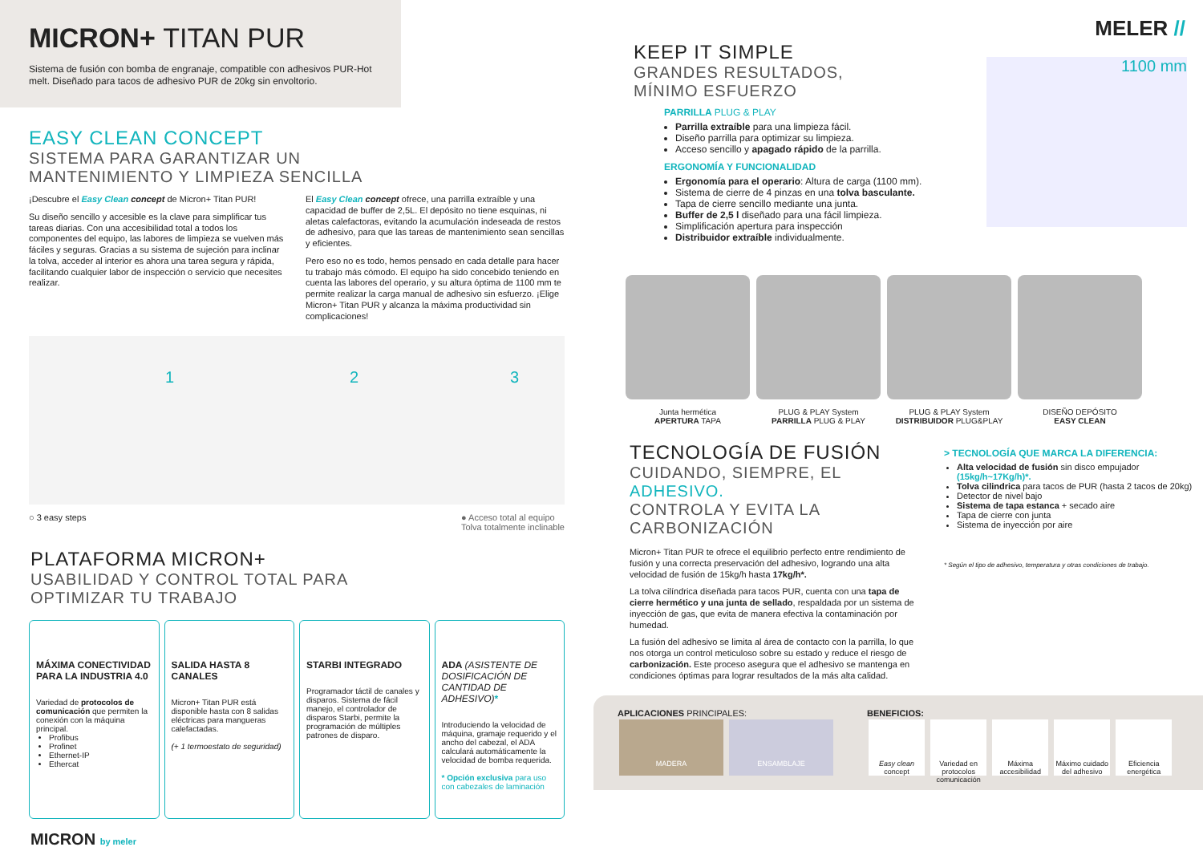MICRON+ TITAN PUR
Sistema de fusión con bomba de engranaje, compatible con adhesivos PUR-Hot melt. Diseñado para tacos de adhesivo PUR de 20kg sin envoltorio.
EASY CLEAN CONCEPT
SISTEMA PARA GARANTIZAR UN
MANTENIMIENTO Y LIMPIEZA SENCILLA
¡Descubre el Easy Clean concept de Micron+ Titan PUR!
Su diseño sencillo y accesible es la clave para simplificar tus tareas diarias. Con una accesibilidad total a todos los componentes del equipo, las labores de limpieza se vuelven más fáciles y seguras. Gracias a su sistema de sujeción para inclinar la tolva, acceder al interior es ahora una tarea segura y rápida, facilitando cualquier labor de inspección o servicio que necesites realizar.
El Easy Clean concept ofrece, una parrilla extraíble y una capacidad de buffer de 2,5L. El depósito no tiene esquinas, ni aletas calefactoras, evitando la acumulación indeseada de restos de adhesivo, para que las tareas de mantenimiento sean sencillas y eficientes.
Pero eso no es todo, hemos pensado en cada detalle para hacer tu trabajo más cómodo. El equipo ha sido concebido teniendo en cuenta las labores del operario, y su altura óptima de 1100 mm te permite realizar la carga manual de adhesivo sin esfuerzo. ¡Elige Micron+ Titan PUR y alcanza la máxima productividad sin complicaciones!
1 2 3
○ 3 easy steps ● Acceso total al equipo
Tolva totalmente inclinable
PLATAFORMA MICRON+
USABILIDAD Y CONTROL TOTAL PARA
OPTIMIZAR TU TRABAJO
MÁXIMA CONECTIVIDAD PARA LA INDUSTRIA 4.0
Variedad de protocolos de comunicación que permiten la conexión con la máquina principal.
Profibus
Profinet
Ethernet-IP
Ethercat
SALIDA HASTA 8 CANALES
Micron+ Titan PUR está disponible hasta con 8 salidas eléctricas para mangueras calefactadas.
(+ 1 termoestato de seguridad)
STARBI INTEGRADO
Programador táctil de canales y disparos. Sistema de fácil manejo, el controlador de disparos Starbi, permite la programación de múltiples patrones de disparo.
ADA (ASISTENTE DE DOSIFICACIÓN DE CANTIDAD DE ADHESIVO)*
Introduciendo la velocidad de máquina, gramaje requerido y el ancho del cabezal, el ADA calculará automáticamente la velocidad de bomba requerida.
* Opción exclusiva para uso con cabezales de laminación
MICRON by meler
MELER //
KEEP IT SIMPLE
GRANDES RESULTADOS,
MÍNIMO ESFUERZO
PARRILLA PLUG & PLAY
Parrilla extraíble para una limpieza fácil.
Diseño parrilla para optimizar su limpieza.
Acceso sencillo y apagado rápido de la parrilla.
ERGONOMÍA Y FUNCIONALIDAD
Ergonomía para el operario: Altura de carga (1100 mm).
Sistema de cierre de 4 pinzas en una tolva basculante.
Tapa de cierre sencillo mediante una junta.
Buffer de 2,5 l diseñado para una fácil limpieza.
Simplificación apertura para inspección
Distribuidor extraíble individualmente.
1100 mm
Junta hermética
APERTURA TAPA
PLUG & PLAY System
PARRILLA PLUG & PLAY
PLUG & PLAY System
DISTRIBUIDOR PLUG&PLAY
DISEÑO DEPÓSITO
EASY CLEAN
TECNOLOGÍA DE FUSIÓN
CUIDANDO, SIEMPRE, EL ADHESIVO.
CONTROLA Y EVITA LA CARBONIZACIÓN
Micron+ Titan PUR te ofrece el equilibrio perfecto entre rendimiento de fusión y una correcta preservación del adhesivo, logrando una alta velocidad de fusión de 15kg/h hasta 17kg/h*.
La tolva cilíndrica diseñada para tacos PUR, cuenta con una tapa de cierre hermético y una junta de sellado, respaldada por un sistema de inyección de gas, que evita de manera efectiva la contaminación por humedad.
La fusión del adhesivo se limita al área de contacto con la parrilla, lo que nos otorga un control meticuloso sobre su estado y reduce el riesgo de carbonización. Este proceso asegura que el adhesivo se mantenga en condiciones óptimas para lograr resultados de la más alta calidad.
> TECNOLOGÍA QUE MARCA LA DIFERENCIA:
Alta velocidad de fusión sin disco empujador (15kg/h~17Kg/h)*.
Tolva cilindrica para tacos de PUR (hasta 2 tacos de 20kg)
Detector de nivel bajo
Sistema de tapa estanca + secado aire
Tapa de cierre con junta
Sistema de inyección por aire
* Según el tipo de adhesivo, temperatura y otras condiciones de trabajo.
APLICACIONES PRINCIPALES:
MADERA ENSAMBLAJE
BENEFICIOS:
Easy clean concept Variedad en protocolos comunicación Máxima accesibilidad Máximo cuidado del adhesivo Eficiencia energética